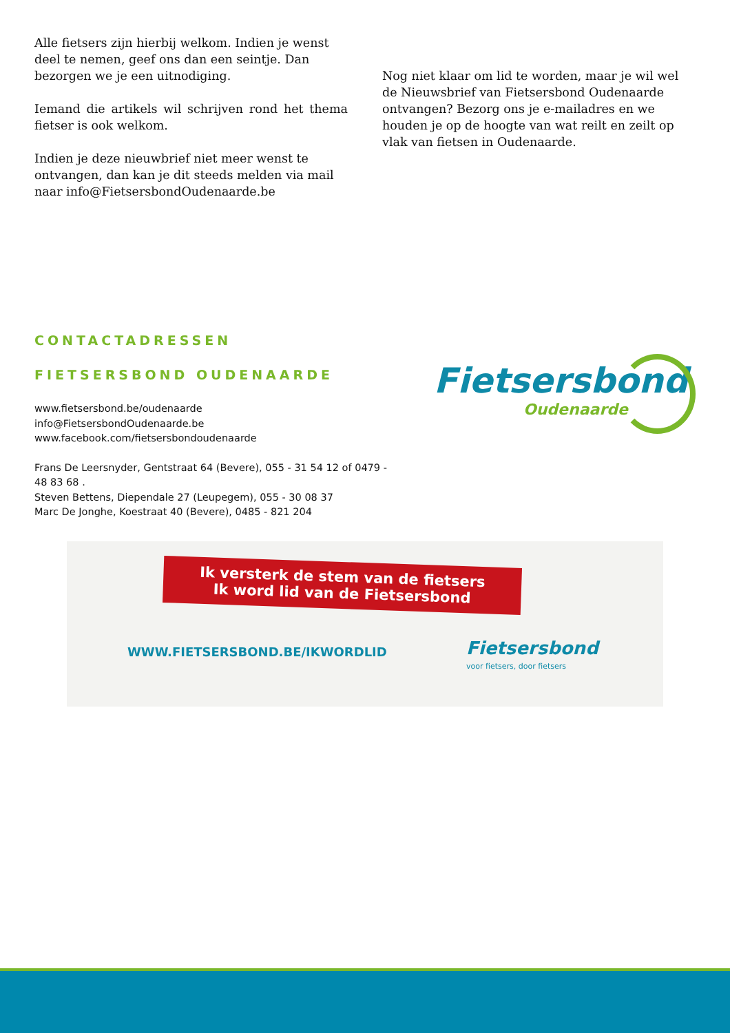Alle fietsers zijn hierbij welkom. Indien je wenst deel te nemen, geef ons dan een seintje. Dan bezorgen we je een uitnodiging.
Iemand die artikels wil schrijven rond het thema fietser is ook welkom.
Indien je deze nieuwbrief niet meer wenst te ontvangen, dan kan je dit steeds melden via mail naar info@FietsersbondOudenaarde.be
Nog niet klaar om lid te worden, maar je wil wel de Nieuwsbrief van Fietsersbond Oudenaarde ontvangen? Bezorg ons je e-mailadres en we houden je op de hoogte van wat reilt en zeilt op vlak van fietsen in Oudenaarde.
CONTACTADRESSEN
FIETSERSBOND OUDENAARDE
www.fietsersbond.be/oudenaarde
info@FietsersbondOudenaarde.be
www.facebook.com/fietsersbondoudenaarde
Frans De Leersnyder, Gentstraat 64 (Bevere), 055 - 31 54 12 of 0479 - 48 83 68 .
Steven Bettens, Diependale 27 (Leupegem), 055 - 30 08 37
Marc De Jonghe, Koestraat 40 (Bevere), 0485 - 821 204
Fietsersbond
Oudenaarde
Ik versterk de stem van de fietsers
Ik word lid van de Fietsersbond
WWW.FIETSERSBOND.BE/IKWORDLID
Fietsersbond
voor fietsers, door fietsers